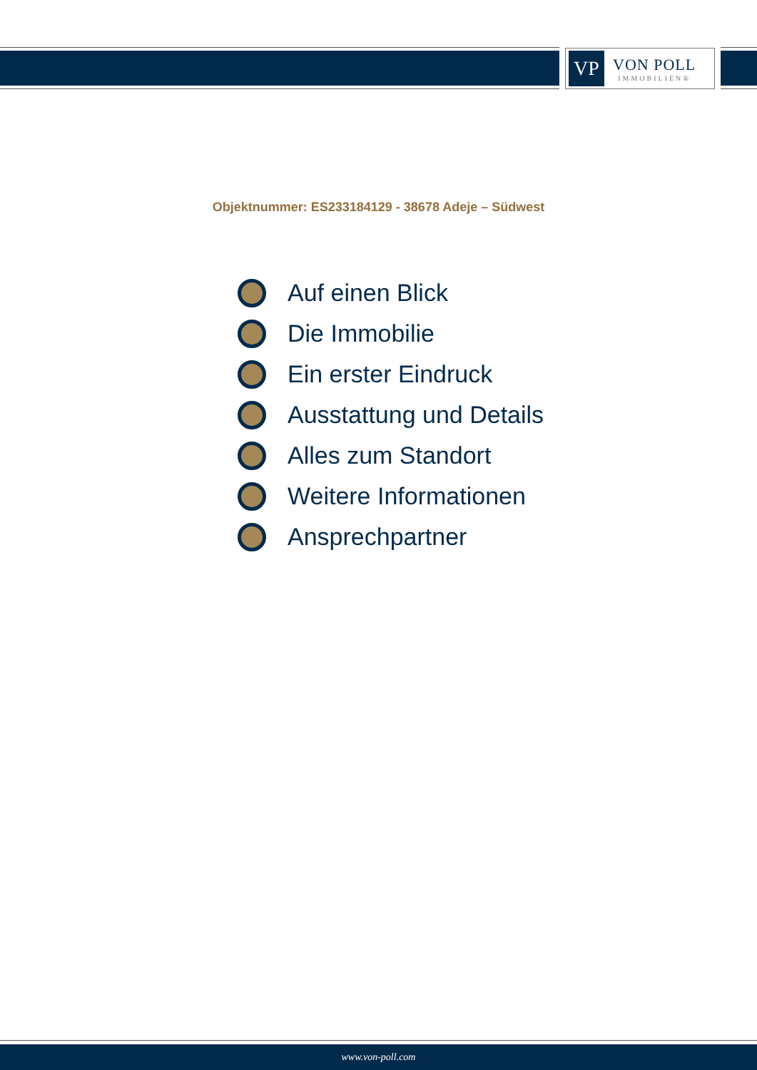VP
VON POLL
IMMOBILIEN®
Objektnummer: ES233184129 - 38678 Adeje – Südwest
Auf einen Blick
Die Immobilie
Ein erster Eindruck
Ausstattung und Details
Alles zum Standort
Weitere Informationen
Ansprechpartner
www.von-poll.com